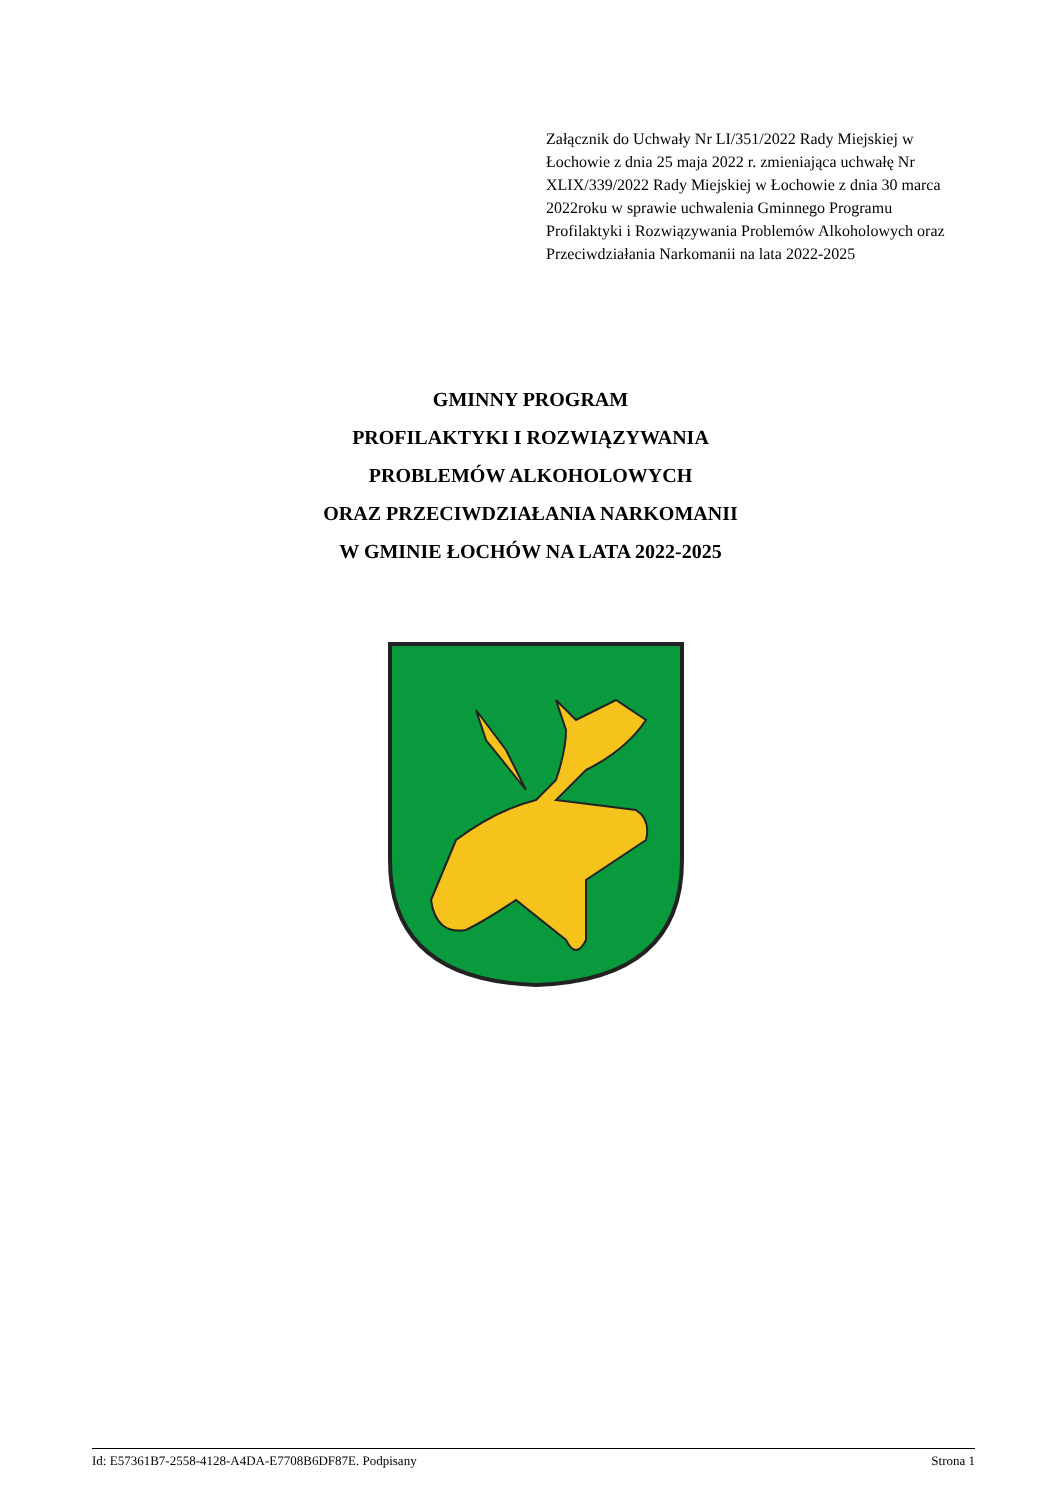Załącznik do Uchwały Nr LI/351/2022 Rady Miejskiej w Łochowie z dnia 25 maja 2022 r. zmieniająca uchwałę Nr XLIX/339/2022 Rady Miejskiej w Łochowie z dnia 30 marca 2022roku w sprawie uchwalenia Gminnego Programu Profilaktyki i Rozwiązywania Problemów Alkoholowych oraz Przeciwdziałania Narkomanii na lata 2022-2025
GMINNY PROGRAM
PROFILAKTYKI I ROZWIĄZYWANIA
PROBLEMÓW ALKOHOLOWYCH
ORAZ PRZECIWDZIAŁANIA NARKOMANII
W GMINIE ŁOCHÓW NA LATA 2022-2025
Id: E57361B7-2558-4128-A4DA-E7708B6DF87E. Podpisany Strona 1